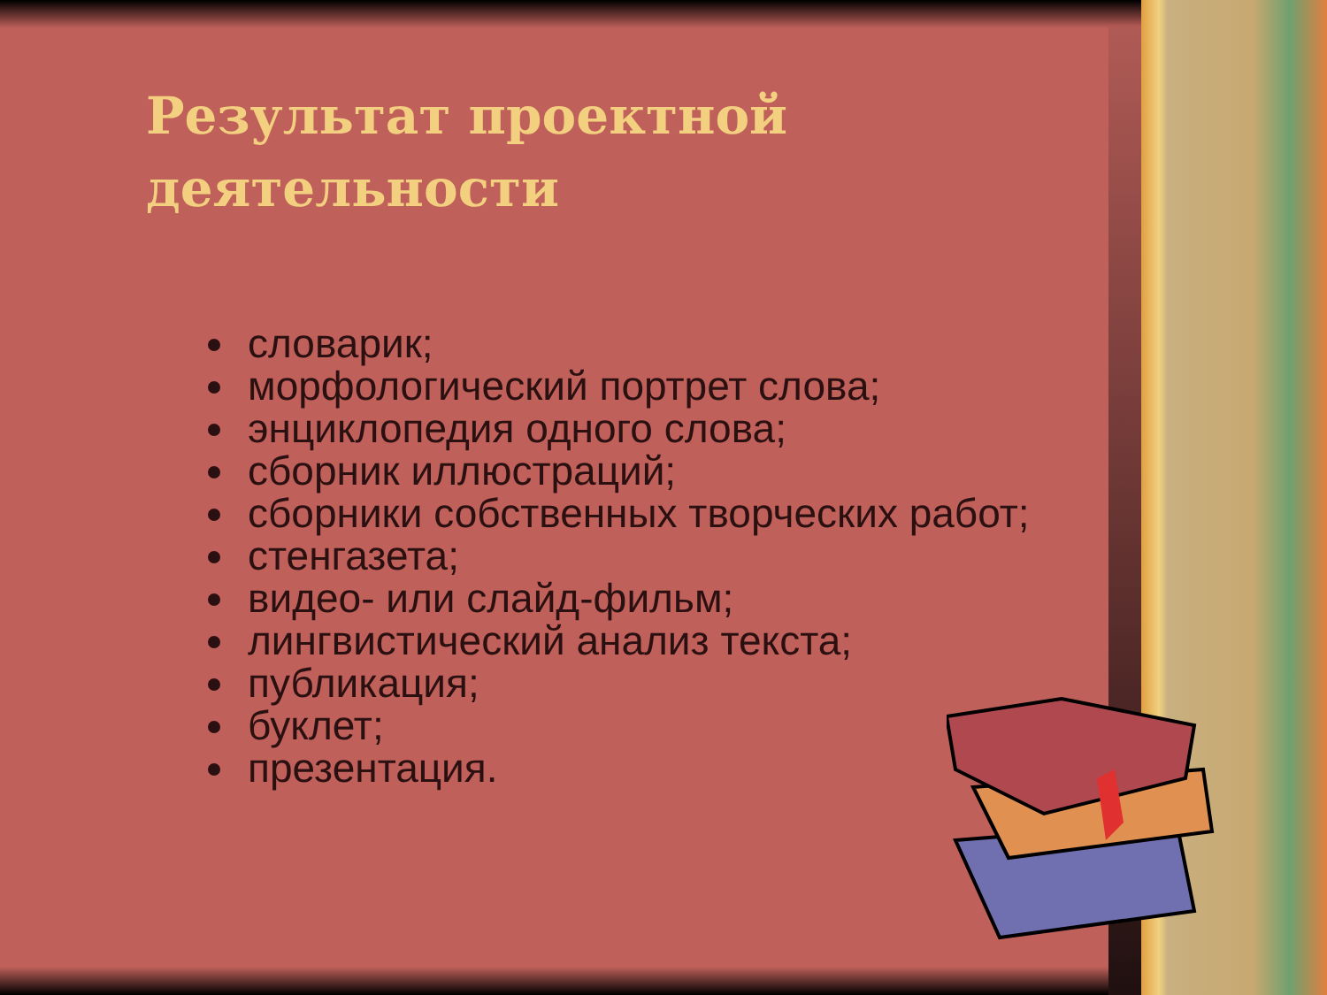Результат проектной
деятельности
словарик;
морфологический портрет слова;
энциклопедия одного слова;
сборник иллюстраций;
сборники собственных творческих работ;
стенгазета;
видео- или слайд-фильм;
лингвистический анализ текста;
публикация;
буклет;
презентация.